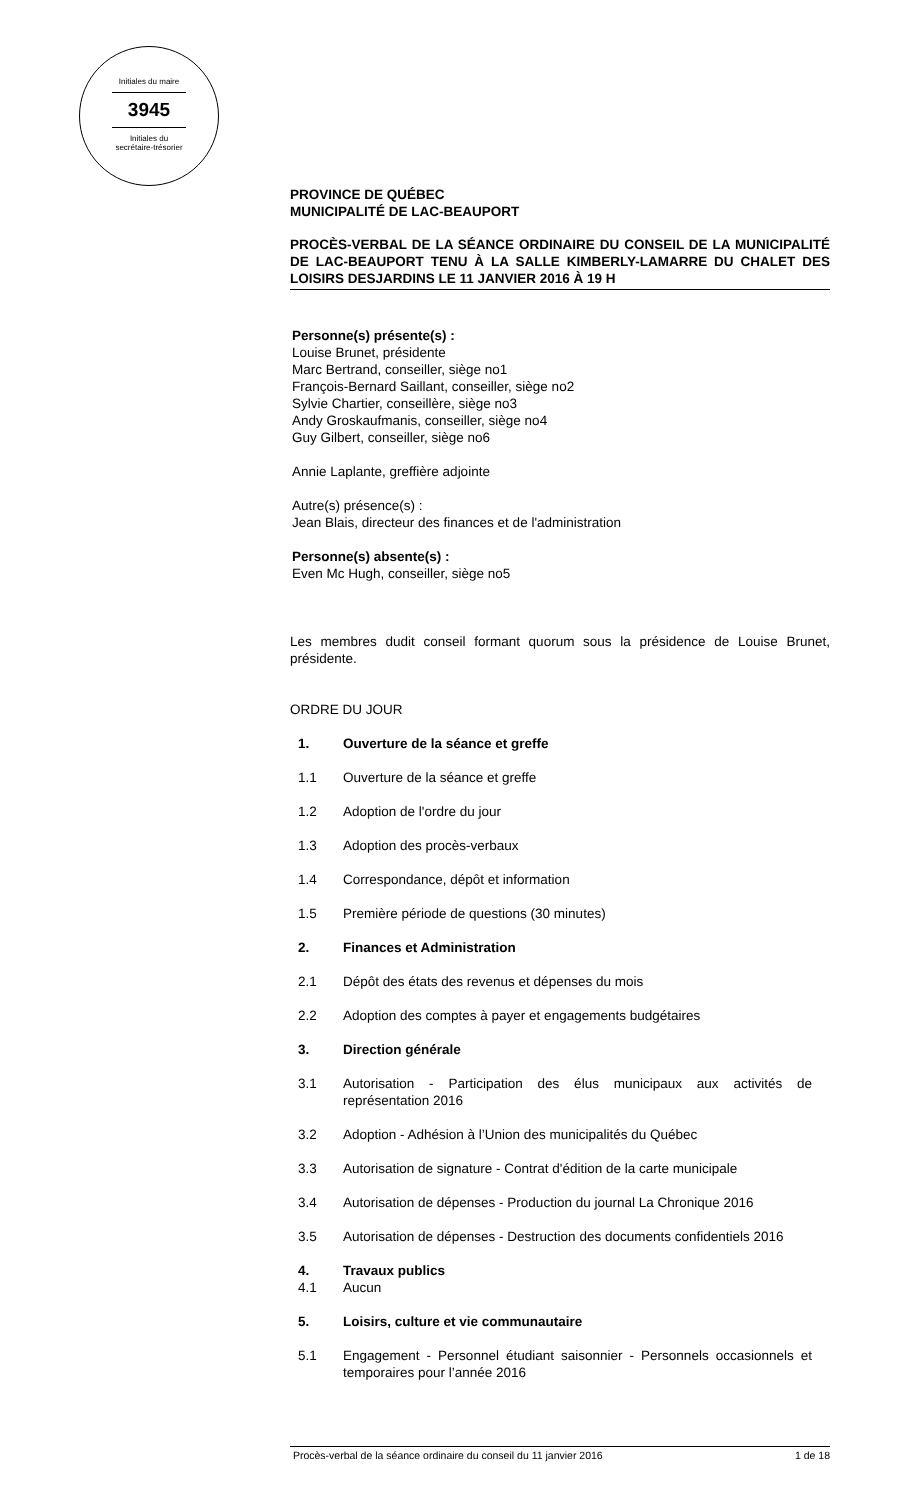Initiales du maire
3945
Initiales du
secrétaire-trésorier
PROVINCE DE QUÉBEC
MUNICIPALITÉ DE LAC-BEAUPORT
PROCÈS-VERBAL DE LA SÉANCE ORDINAIRE DU CONSEIL DE LA MUNICIPALITÉ DE LAC-BEAUPORT TENU À LA SALLE KIMBERLY-LAMARRE DU CHALET DES LOISIRS DESJARDINS LE 11 JANVIER 2016 À 19 H
Personne(s) présente(s) :
Louise Brunet, présidente
Marc Bertrand, conseiller, siège no1
François-Bernard Saillant, conseiller, siège no2
Sylvie Chartier, conseillère, siège no3
Andy Groskaufmanis, conseiller, siège no4
Guy Gilbert, conseiller, siège no6
Annie Laplante, greffière adjointe
Autre(s) présence(s) :
Jean Blais, directeur des finances et de l'administration
Personne(s) absente(s) :
Even Mc Hugh, conseiller, siège no5
Les membres dudit conseil formant quorum sous la présidence de Louise Brunet, présidente.
ORDRE DU JOUR
1. Ouverture de la séance et greffe
1.1 Ouverture de la séance et greffe
1.2 Adoption de l'ordre du jour
1.3 Adoption des procès-verbaux
1.4 Correspondance, dépôt et information
1.5 Première période de questions (30 minutes)
2. Finances et Administration
2.1 Dépôt des états des revenus et dépenses du mois
2.2 Adoption des comptes à payer et engagements budgétaires
3. Direction générale
3.1 Autorisation - Participation des élus municipaux aux activités de représentation 2016
3.2 Adoption - Adhésion à l’Union des municipalités du Québec
3.3 Autorisation de signature - Contrat d'édition de la carte municipale
3.4 Autorisation de dépenses - Production du journal La Chronique 2016
3.5 Autorisation de dépenses - Destruction des documents confidentiels 2016
4. Travaux publics
4.1 Aucun
5. Loisirs, culture et vie communautaire
5.1 Engagement - Personnel étudiant saisonnier - Personnels occasionnels et temporaires pour l’année 2016
Procès-verbal de la séance ordinaire du conseil du 11 janvier 2016 1 de 18